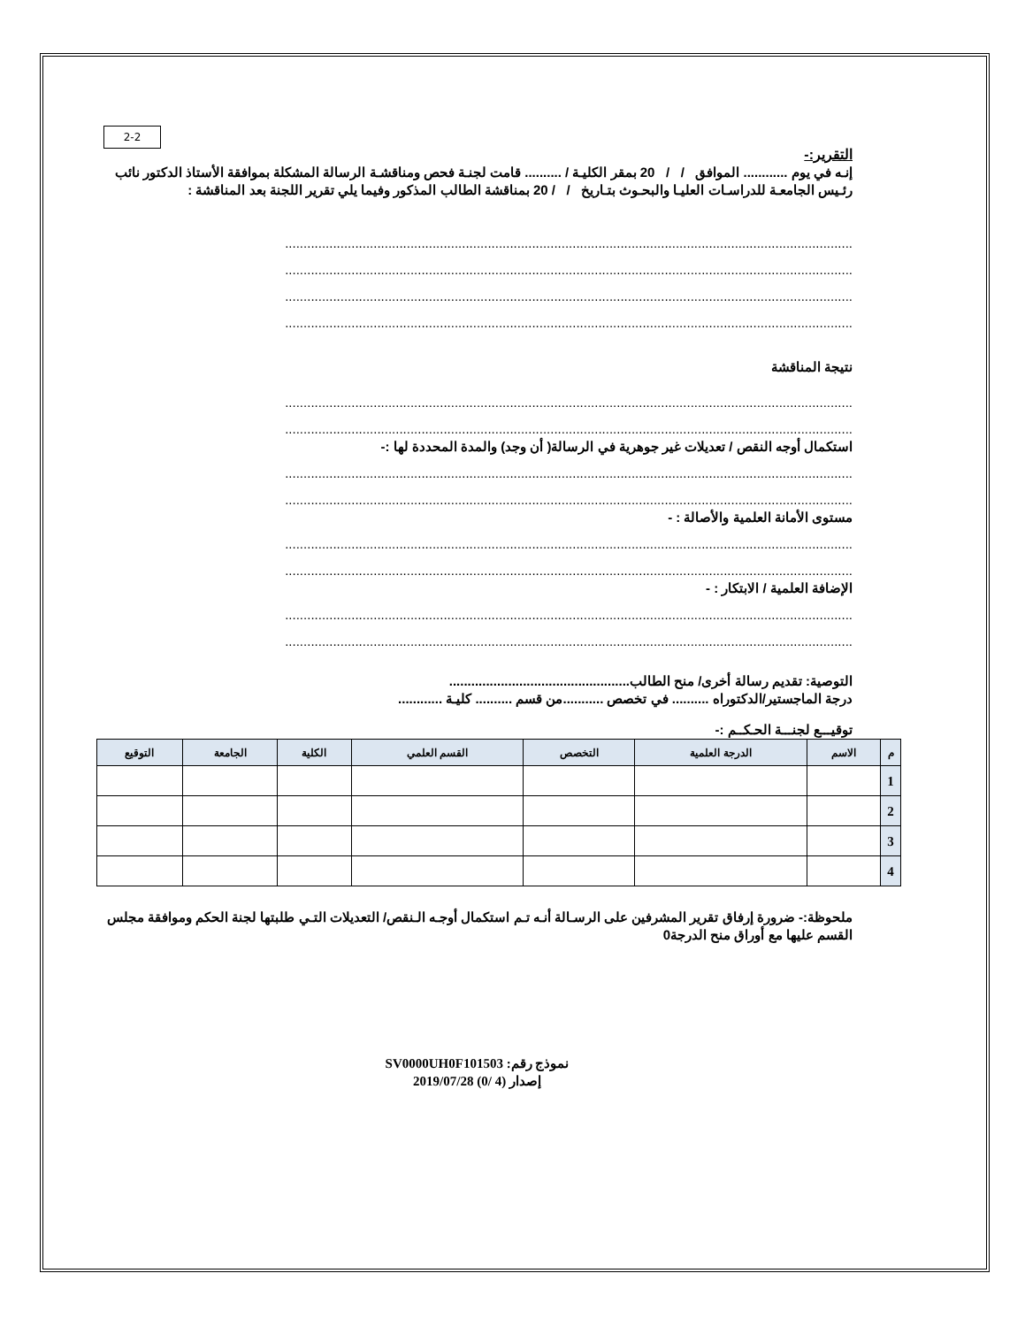2-2
التقرير:-
إنـه في يوم ............ الموافق / / 20 بمقر الكليـة / .......... قامت لجنـة فحص ومناقشـة الرسالة المشكلة بموافقة الأستاذ الدكتور نائب رئـيس الجامعـة للدراسـات العليـا والبحـوث بتـاريخ / / 20 بمناقشة الطالب المذكور وفيما يلي تقرير اللجنة بعد المناقشة :
..........................................................................................................................................................
..........................................................................................................................................................
..........................................................................................................................................................
..........................................................................................................................................................
نتيجة المناقشة
..........................................................................................................................................................
..........................................................................................................................................................
استكمال أوجه النقص / تعديلات غير جوهرية في الرسالة( أن وجد) والمدة المحددة لها :-
..........................................................................................................................................................
..........................................................................................................................................................
مستوى الأمانة العلمية والأصالة : -
..........................................................................................................................................................
..........................................................................................................................................................
الإضافة العلمية / الابتكار : -
..........................................................................................................................................................
..........................................................................................................................................................
التوصية: تقديم رسالة أخرى/ منح الطالب.................................................
درجة الماجستير/الدكتوراه .......... في تخصص ...........من قسم .......... كليـة ............
توقيـــع لجنـــة الحـكــم :-
| م | الاسم | الدرجة العلمية | التخصص | القسم العلمي | الكلية | الجامعة | التوقيع |
| --- | --- | --- | --- | --- | --- | --- | --- |
| 1 | | | | | | | |
| 2 | | | | | | | |
| 3 | | | | | | | |
| 4 | | | | | | | |
ملحوظة:- ضرورة إرفاق تقرير المشرفين على الرسـالة أنـه تـم استكمال أوجـه الـنقص/ التعديلات التـي طلبتها لجنة الحكم وموافقة مجلس القسم عليها مع أوراق منح الدرجة0
نموذج رقم: SV0000UH0F101503
إصدار (4 /0) 2019/07/28